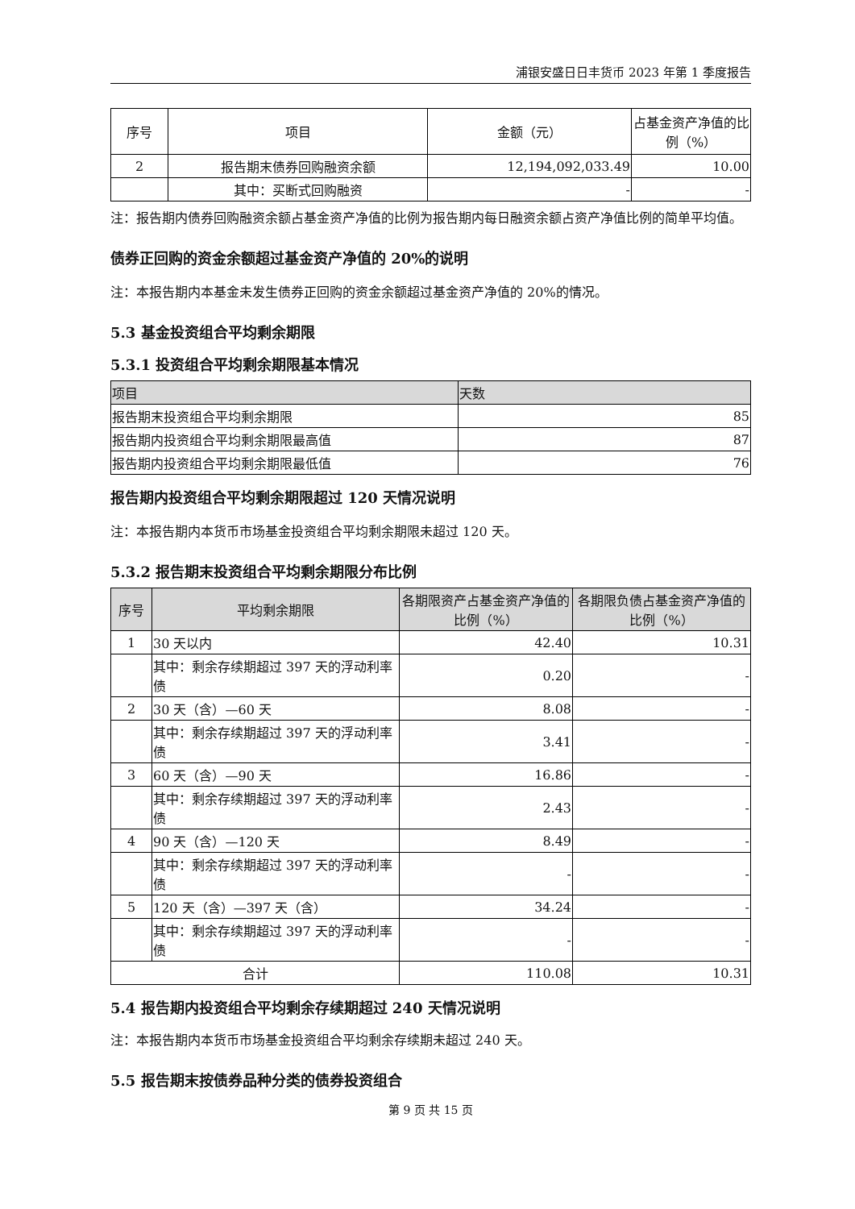浦银安盛日日丰货币 2023 年第 1 季度报告
| 序号 | 项目 | 金额（元） | 占基金资产净值的比例（%） |
| --- | --- | --- | --- |
| 2 | 报告期末债券回购融资余额 | 12,194,092,033.49 | 10.00 |
| | 其中：买断式回购融资 | - | - |
注：报告期内债券回购融资余额占基金资产净值的比例为报告期内每日融资余额占资产净值比例的简单平均值。
债券正回购的资金余额超过基金资产净值的 20%的说明
注：本报告期内本基金未发生债券正回购的资金余额超过基金资产净值的 20%的情况。
5.3 基金投资组合平均剩余期限
5.3.1 投资组合平均剩余期限基本情况
| 项目 | 天数 |
| --- | --- |
| 报告期末投资组合平均剩余期限 | 85 |
| 报告期内投资组合平均剩余期限最高值 | 87 |
| 报告期内投资组合平均剩余期限最低值 | 76 |
报告期内投资组合平均剩余期限超过 120 天情况说明
注：本报告期内本货币市场基金投资组合平均剩余期限未超过 120 天。
5.3.2 报告期末投资组合平均剩余期限分布比例
| 序号 | 平均剩余期限 | 各期限资产占基金资产净值的比例（%） | 各期限负债占基金资产净值的比例（%） |
| --- | --- | --- | --- |
| 1 | 30 天以内 | 42.40 | 10.31 |
| | 其中：剩余存续期超过 397 天的浮动利率债 | 0.20 | - |
| 2 | 30 天（含）—60 天 | 8.08 | - |
| | 其中：剩余存续期超过 397 天的浮动利率债 | 3.41 | - |
| 3 | 60 天（含）—90 天 | 16.86 | - |
| | 其中：剩余存续期超过 397 天的浮动利率债 | 2.43 | - |
| 4 | 90 天（含）—120 天 | 8.49 | - |
| | 其中：剩余存续期超过 397 天的浮动利率债 | - | - |
| 5 | 120 天（含）—397 天（含） | 34.24 | - |
| | 其中：剩余存续期超过 397 天的浮动利率债 | - | - |
| 合计 | | 110.08 | 10.31 |
5.4 报告期内投资组合平均剩余存续期超过 240 天情况说明
注：本报告期内本货币市场基金投资组合平均剩余存续期未超过 240 天。
5.5 报告期末按债券品种分类的债券投资组合
第 9 页 共 15 页